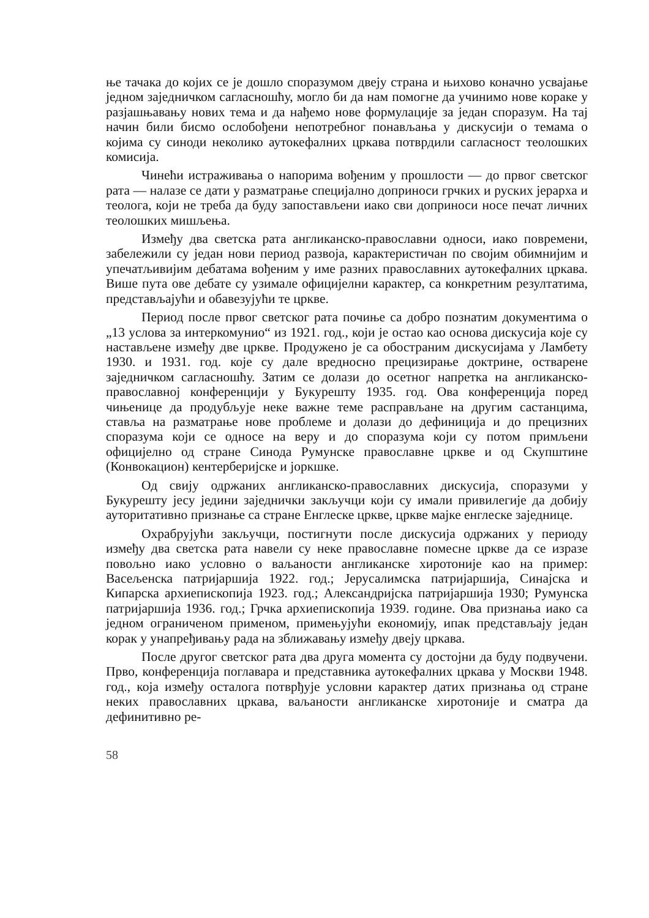ње тачака до којих се је дошло споразумом двеју страна и њихово коначно усвајање једном заједничком сагласношћу, могло би да нам помогне да учинимо нове кораке у разјашњавању нових тема и да нађемо нове формулације за један споразум. На тај начин били бисмо ослобођени непотребног понављања у дискусији о темама о којима су синоди неколико аутокефалних цркава потврдили сагласност теолошких комисија.
Чинећи истраживања о напорима вођеним у прошлости — до првог светског рата — налазе се дати у разматрање специјално доприноси грчких и руских јерарха и теолога, који не треба да буду запостављени иако сви доприноси носе печат личних теолошких мишљења.
Између два светска рата англиканско-православни односи, иако повремени, забележили су један нови период развоја, карактеристичан по својим обимнијим и упечатљивијим дебатама вођеним у име разних православних аутокефалних цркава. Више пута ове дебате су узимале официјелни карактер, са конкретним резултатима, представљајући и обавезујући те цркве.
Период после првог светског рата почиње са добро познатим документима о „13 услова за интеркомунио“ из 1921. год., који је остао као основа дискусија које су настављене између две цркве. Продужено је са обостраним дискусијама у Ламбету 1930. и 1931. год. које су дале вредносно прецизирање доктрине, остварене заједничком сагласношћу. Затим се долази до осетног напретка на англиканско-православној конференцији у Букурешту 1935. год. Ова конференција поред чињенице да продубљује неке важне теме расправљане на другим састанцима, ставља на разматрање нове проблеме и долази до дефиниција и до прецизних споразума који се односе на веру и до споразума који су потом примљени официјелно од стране Синода Румунске православне цркве и од Скупштине (Конвокацион) кентерберијске и јоркшке.
Од свију одржаних англиканско-православних дискусија, споразуми у Букурешту јесу једини заједнички закључци који су имали привилегије да добију ауторитативно признање са стране Енглеске цркве, цркве мајке енглеске заједнице.
Охрабрујући закључци, постигнути после дискусија одржаних у периоду између два светска рата навели су неке православне помесне цркве да се изразе повољно иако условно о ваљаности англиканске хиротоније као на пример: Васељенска патријаршија 1922. год.; Јерусалимска патријаршија, Синајска и Кипарска архиепископија 1923. год.; Александријска патријаршија 1930; Румунска патријаршија 1936. год.; Грчка архиепископија 1939. године. Ова признања иако са једном ограниченом применом, примењујући економију, ипак представљају један корак у унапређивању рада на зближавању између двеју цркава.
После другог светског рата два друга момента су достојни да буду подвучени. Прво, конференција поглавара и представника аутокефалних цркава у Москви 1948. год., која између осталога потврђује условни карактер датих признања од стране неких православних цркава, ваљаности англиканске хиротоније и сматра да дефинитивно ре-
58